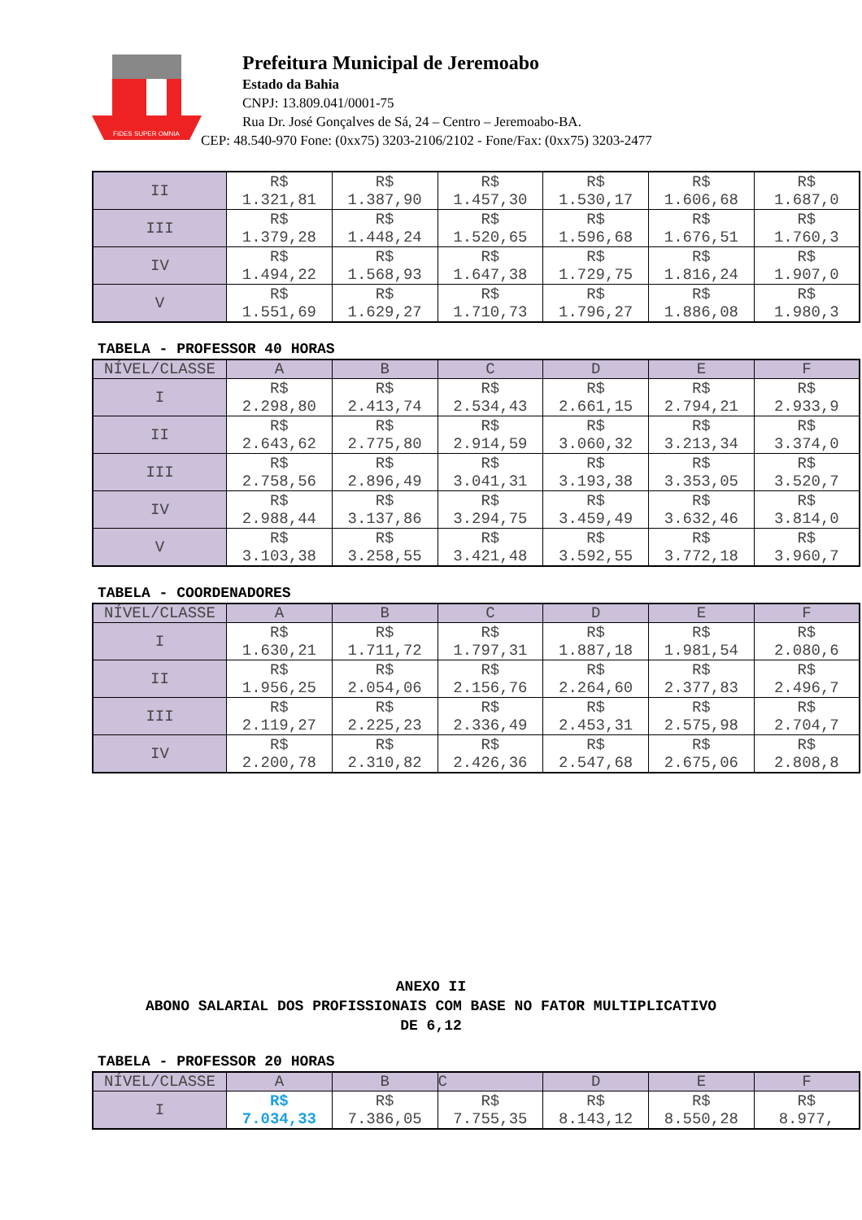FIDES SUPER OMNIA
Prefeitura Municipal de Jeremoabo
Estado da Bahia
CNPJ: 13.809.041/0001-75
Rua Dr. José Gonçalves de Sá, 24 – Centro – Jeremoabo-BA.
CEP: 48.540-970 Fone: (0xx75) 3203-2106/2102 - Fone/Fax: (0xx75) 3203-2477
| II | R$ 1.321,81 | R$ 1.387,90 | R$ 1.457,30 | R$ 1.530,17 | R$ 1.606,68 | R$ 1.687,0 |
| III | R$ 1.379,28 | R$ 1.448,24 | R$ 1.520,65 | R$ 1.596,68 | R$ 1.676,51 | R$ 1.760,3 |
| IV | R$ 1.494,22 | R$ 1.568,93 | R$ 1.647,38 | R$ 1.729,75 | R$ 1.816,24 | R$ 1.907,0 |
| V | R$ 1.551,69 | R$ 1.629,27 | R$ 1.710,73 | R$ 1.796,27 | R$ 1.886,08 | R$ 1.980,3 |
TABELA - PROFESSOR 40 HORAS
| NÍVEL/CLASSE | A | B | C | D | E | F |
| --- | --- | --- | --- | --- | --- | --- |
| I | R$ 2.298,80 | R$ 2.413,74 | R$ 2.534,43 | R$ 2.661,15 | R$ 2.794,21 | R$ 2.933,9 |
| II | R$ 2.643,62 | R$ 2.775,80 | R$ 2.914,59 | R$ 3.060,32 | R$ 3.213,34 | R$ 3.374,0 |
| III | R$ 2.758,56 | R$ 2.896,49 | R$ 3.041,31 | R$ 3.193,38 | R$ 3.353,05 | R$ 3.520,7 |
| IV | R$ 2.988,44 | R$ 3.137,86 | R$ 3.294,75 | R$ 3.459,49 | R$ 3.632,46 | R$ 3.814,0 |
| V | R$ 3.103,38 | R$ 3.258,55 | R$ 3.421,48 | R$ 3.592,55 | R$ 3.772,18 | R$ 3.960,7 |
TABELA - COORDENADORES
| NÍVEL/CLASSE | A | B | C | D | E | F |
| --- | --- | --- | --- | --- | --- | --- |
| I | R$ 1.630,21 | R$ 1.711,72 | R$ 1.797,31 | R$ 1.887,18 | R$ 1.981,54 | R$ 2.080,6 |
| II | R$ 1.956,25 | R$ 2.054,06 | R$ 2.156,76 | R$ 2.264,60 | R$ 2.377,83 | R$ 2.496,7 |
| III | R$ 2.119,27 | R$ 2.225,23 | R$ 2.336,49 | R$ 2.453,31 | R$ 2.575,98 | R$ 2.704,7 |
| IV | R$ 2.200,78 | R$ 2.310,82 | R$ 2.426,36 | R$ 2.547,68 | R$ 2.675,06 | R$ 2.808,8 |
ANEXO II
ABONO SALARIAL DOS PROFISSIONAIS COM BASE NO FATOR MULTIPLICATIVO
DE 6,12
TABELA - PROFESSOR 20 HORAS
| NÍVEL/CLASSE | A | B | C | D | E | F |
| --- | --- | --- | --- | --- | --- | --- |
| I | R$ 7.034,33 | R$ 7.386,05 | R$ 7.755,35 | R$ 8.143,12 | R$ 8.550,28 | R$ 8.977, |